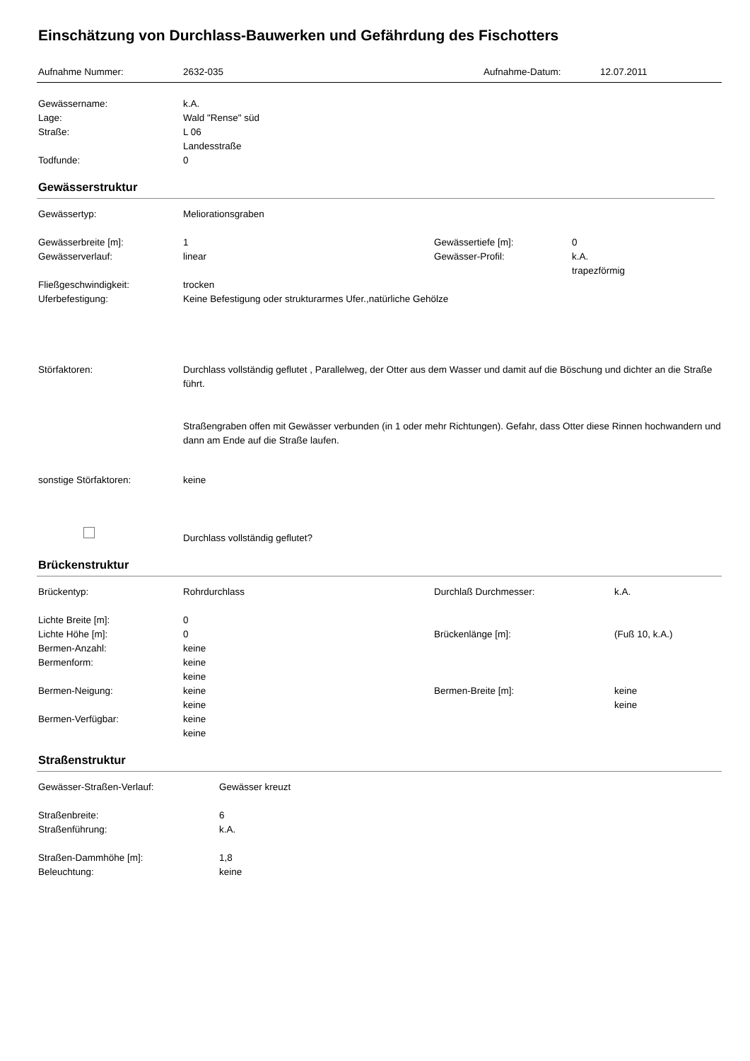Einschätzung von Durchlass-Bauwerken und Gefährdung des Fischotters
| Aufnahme Nummer: | 2632-035 | Aufnahme-Datum: | 12.07.2011 |
| Gewässername: | k.A. |
| Lage: | Wald "Rense" süd |
| Straße: | L 06 Landesstraße |
| Todfunde: | 0 |
Gewässerstruktur
| Gewässertyp: | Meliorationsgraben | | |
| Gewässerbreite [m]: | 1 | Gewässertiefe [m]: | 0 |
| Gewässerverlauf: | linear | Gewässer-Profil: | k.A. trapezförmig |
| Fließgeschwindigkeit: | trocken | | |
| Uferbefestigung: | Keine Befestigung oder strukturarmes Ufer.,natürliche Gehölze | | |
| Störfaktoren: | Durchlass vollständig geflutet , Parallelweg, der Otter aus dem Wasser und damit auf die Böschung und dichter an die Straße führt. Straßengraben offen mit Gewässer verbunden (in 1 oder mehr Richtungen). Gefahr, dass Otter diese Rinnen hochwandern und dann am Ende auf die Straße laufen. | | |
| sonstige Störfaktoren: | keine | | |
| | Durchlass vollständig geflutet? | | |
Brückenstruktur
| Brückentyp: | Rohrdurchlass | Durchlaß Durchmesser: | k.A. |
| Lichte Breite [m]: | 0 | | |
| Lichte Höhe [m]: | 0 | Brückenlänge [m]: | (Fuß 10, k.A.) |
| Bermen-Anzahl: | keine | | |
| Bermenform: | keine keine | | |
| Bermen-Neigung: | keine keine | Bermen-Breite [m]: | keine keine |
| Bermen-Verfügbar: | keine keine | | |
Straßenstruktur
| Gewässer-Straßen-Verlauf: | Gewässer kreuzt |
| Straßenbreite: | 6 |
| Straßenführung: | k.A. |
| Straßen-Dammhöhe [m]: | 1,8 |
| Beleuchtung: | keine |